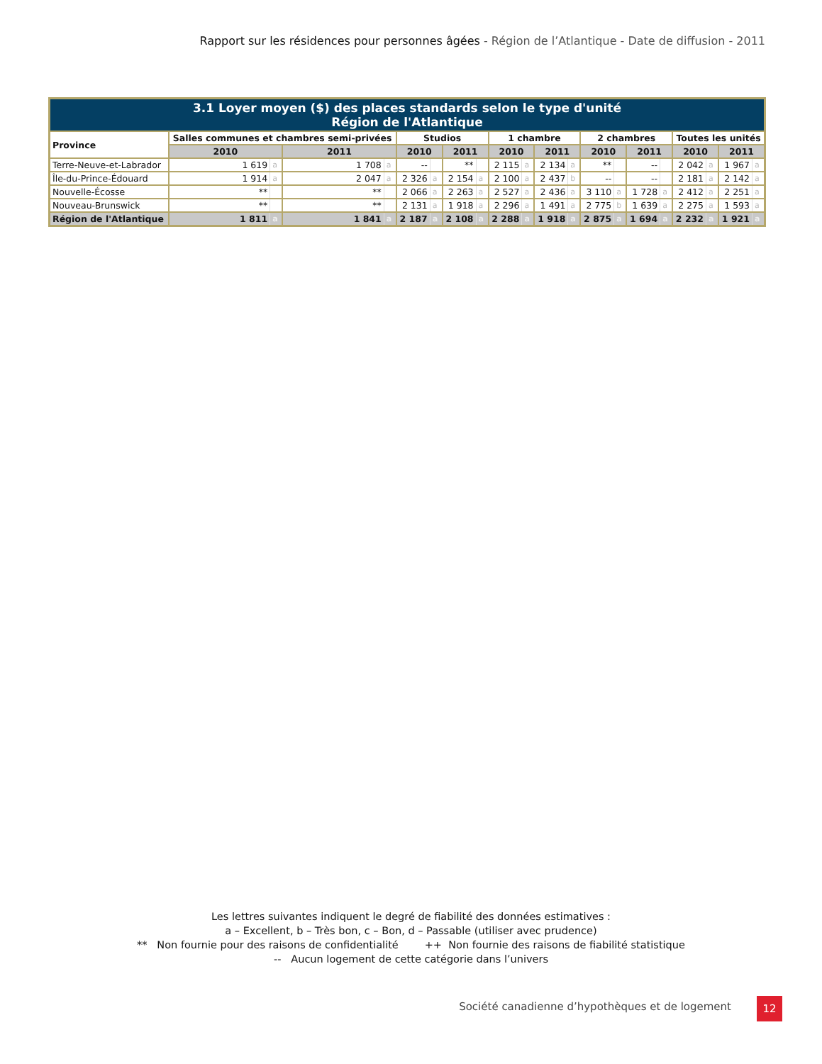Rapport sur les résidences pour personnes âgées - Région de l’Atlantique - Date de diffusion - 2011
| 3.1 Loyer moyen ($) des places standards selon le type d'unité Région de l'Atlantique | | | | | | | | | | | | | | | | | | | | |
| --- | --- | --- | --- | --- | --- | --- | --- | --- | --- | --- | --- | --- | --- | --- | --- | --- | --- | --- | --- | --- |
| Province | Salles communes et chambres semi-privées | | | | Studios | | | | 1 chambre | | | | 2 chambres | | | | Toutes les unités | | | |
| | 2010 | | 2011 | | 2010 | | 2011 | | 2010 | | 2011 | | 2010 | | 2011 | | 2010 | | 2011 | |
| Terre-Neuve-et-Labrador | 1 619 | a | 1 708 | a | -- | | ** | | 2 115 | a | 2 134 | a | ** | | -- | | 2 042 | a | 1 967 | a |
| Île-du-Prince-Édouard | 1 914 | a | 2 047 | a | 2 326 | a | 2 154 | a | 2 100 | a | 2 437 | b | -- | | -- | | 2 181 | a | 2 142 | a |
| Nouvelle-Écosse | ** | | ** | | 2 066 | a | 2 263 | a | 2 527 | a | 2 436 | a | 3 110 | a | 1 728 | a | 2 412 | a | 2 251 | a |
| Nouveau-Brunswick | ** | | ** | | 2 131 | a | 1 918 | a | 2 296 | a | 1 491 | a | 2 775 | b | 1 639 | a | 2 275 | a | 1 593 | a |
| Région de l'Atlantique | 1 811 | a | 1 841 | a | 2 187 | a | 2 108 | a | 2 288 | a | 1 918 | a | 2 875 | a | 1 694 | a | 2 232 | a | 1 921 | a |
Les lettres suivantes indiquent le degré de fiabilité des données estimatives :
a – Excellent, b – Très bon, c – Bon, d – Passable (utiliser avec prudence)
** Non fournie pour des raisons de confidentialité ++ Non fournie des raisons de fiabilité statistique
-- Aucun logement de cette catégorie dans l’univers
Société canadienne d’hypothèques et de logement
12